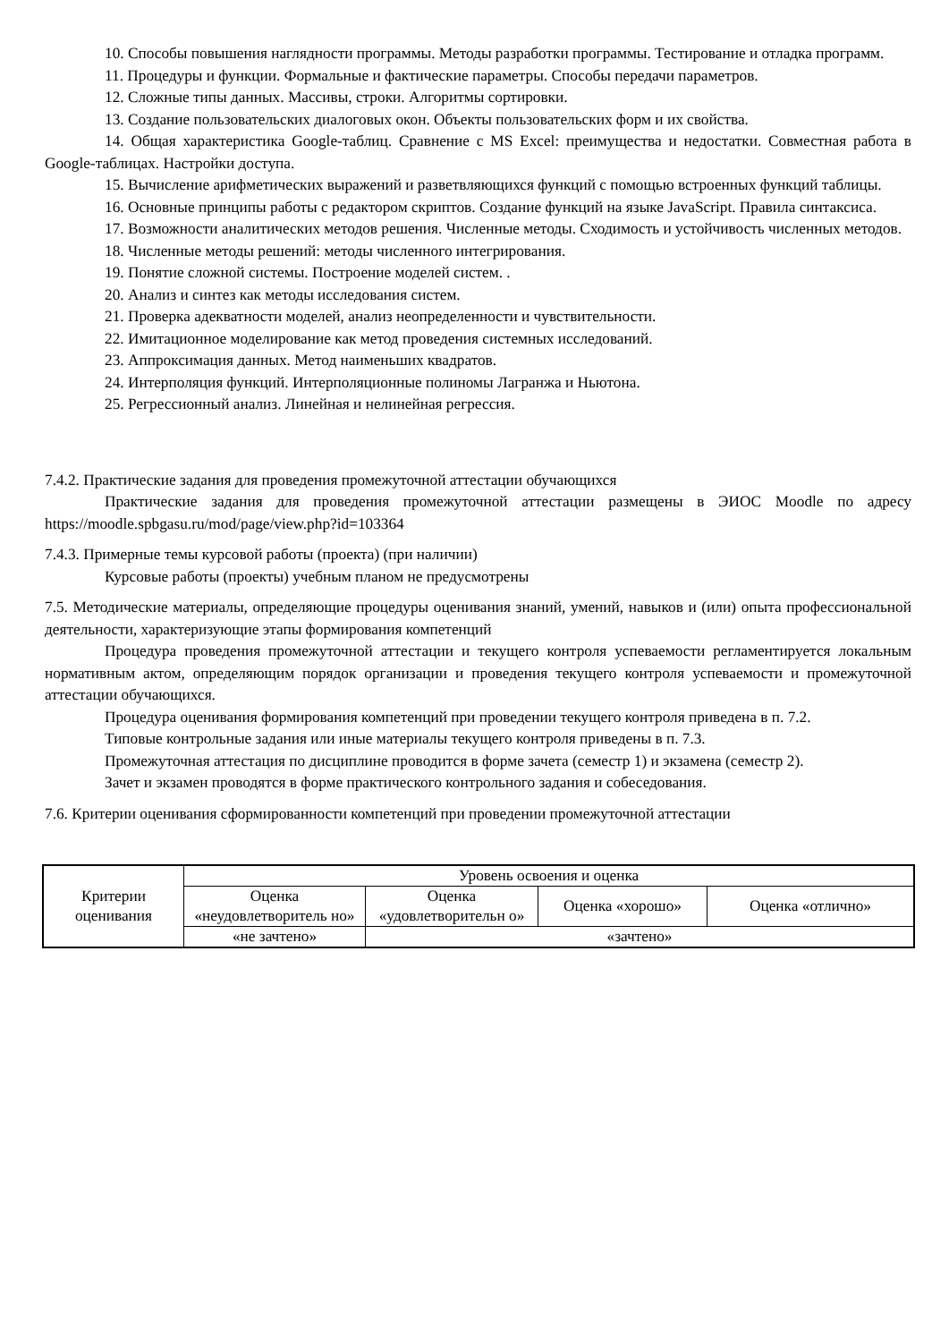10. Способы повышения наглядности программы. Методы разработки программы. Тестирование и отладка программ.
11. Процедуры и функции. Формальные и фактические параметры. Способы передачи параметров.
12. Сложные типы данных. Массивы, строки. Алгоритмы сортировки.
13. Создание пользовательских диалоговых окон. Объекты пользовательских форм и их свойства.
14. Общая характеристика Google-таблиц. Сравнение с MS Excel: преимущества и недостатки. Совместная работа в Google-таблицах. Настройки доступа.
15. Вычисление арифметических выражений и разветвляющихся функций с помощью встроенных функций таблицы.
16. Основные принципы работы с редактором скриптов. Создание функций на языке JavaScript. Правила синтаксиса.
17. Возможности аналитических методов решения. Численные методы. Сходимость и устойчивость численных методов.
18. Численные методы решений: методы численного интегрирования.
19. Понятие сложной системы. Построение моделей систем. .
20. Анализ и синтез как методы исследования систем.
21. Проверка адекватности моделей, анализ неопределенности и чувствительности.
22. Имитационное моделирование как метод проведения системных исследований.
23. Аппроксимация данных. Метод наименьших квадратов.
24. Интерполяция функций. Интерполяционные полиномы Лагранжа и Ньютона.
25. Регрессионный анализ. Линейная и нелинейная регрессия.
7.4.2. Практические задания для проведения промежуточной аттестации обучающихся
Практические задания для проведения промежуточной аттестации размещены в ЭИОС Moodle по адресу https://moodle.spbgasu.ru/mod/page/view.php?id=103364
7.4.3. Примерные темы курсовой работы (проекта) (при наличии)
Курсовые работы (проекты) учебным планом не предусмотрены
7.5. Методические материалы, определяющие процедуры оценивания знаний, умений, навыков и (или) опыта профессиональной деятельности, характеризующие этапы формирования компетенций
Процедура проведения промежуточной аттестации и текущего контроля успеваемости регламентируется локальным нормативным актом, определяющим порядок организации и проведения текущего контроля успеваемости и промежуточной аттестации обучающихся.
Процедура оценивания формирования компетенций при проведении текущего контроля приведена в п. 7.2.
Типовые контрольные задания или иные материалы текущего контроля приведены в п. 7.3.
Промежуточная аттестация по дисциплине проводится в форме зачета (семестр 1) и экзамена (семестр 2).
Зачет и экзамен проводятся в форме практического контрольного задания и собеседования.
7.6. Критерии оценивания сформированности компетенций при проведении промежуточной аттестации
| Критерии оценивания | Уровень освоения и оценка | | | |
| | Оценка «неудовлетворитель но» | Оценка «удовлетворительн о» | Оценка «хорошо» | Оценка «отлично» |
| | «не зачтено» | «зачтено» | | |